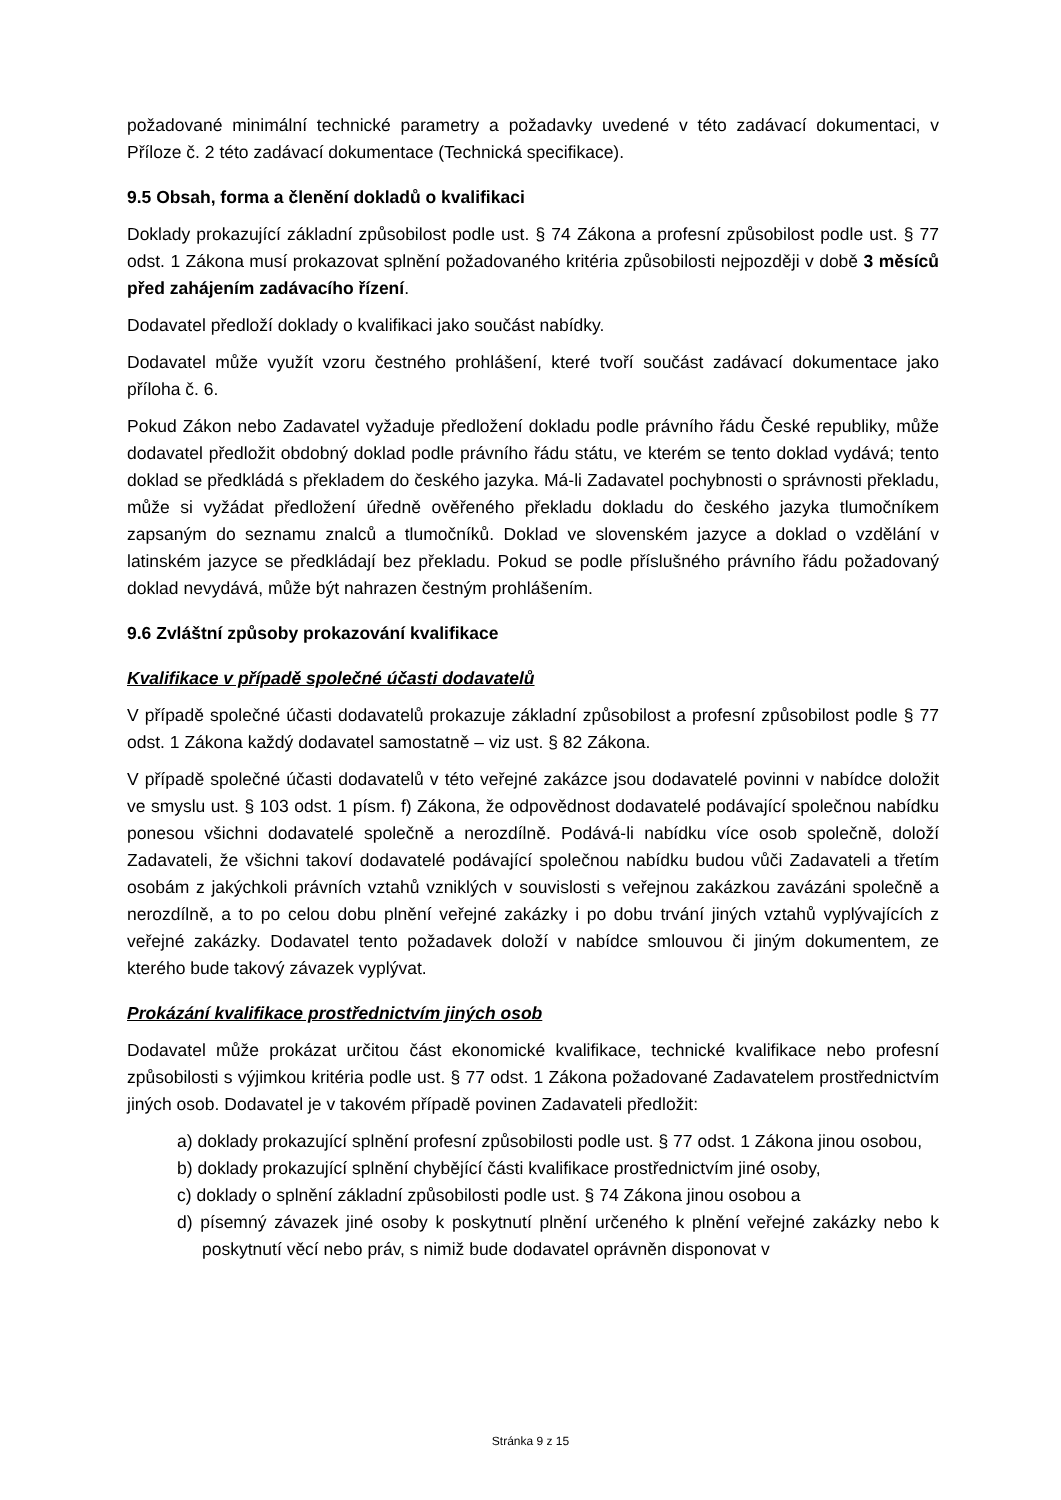požadované minimální technické parametry a požadavky uvedené v této zadávací dokumentaci, v Příloze č. 2 této zadávací dokumentace (Technická specifikace).
9.5 Obsah, forma a členění dokladů o kvalifikaci
Doklady prokazující základní způsobilost podle ust. § 74 Zákona a profesní způsobilost podle ust. § 77 odst. 1 Zákona musí prokazovat splnění požadovaného kritéria způsobilosti nejpozději v době 3 měsíců před zahájením zadávacího řízení.
Dodavatel předloží doklady o kvalifikaci jako součást nabídky.
Dodavatel může využít vzoru čestného prohlášení, které tvoří součást zadávací dokumentace jako příloha č. 6.
Pokud Zákon nebo Zadavatel vyžaduje předložení dokladu podle právního řádu České republiky, může dodavatel předložit obdobný doklad podle právního řádu státu, ve kterém se tento doklad vydává; tento doklad se předkládá s překladem do českého jazyka. Má-li Zadavatel pochybnosti o správnosti překladu, může si vyžádat předložení úředně ověřeného překladu dokladu do českého jazyka tlumočníkem zapsaným do seznamu znalců a tlumočníků. Doklad ve slovenském jazyce a doklad o vzdělání v latinském jazyce se předkládají bez překladu. Pokud se podle příslušného právního řádu požadovaný doklad nevydává, může být nahrazen čestným prohlášením.
9.6 Zvláštní způsoby prokazování kvalifikace
Kvalifikace v případě společné účasti dodavatelů
V případě společné účasti dodavatelů prokazuje základní způsobilost a profesní způsobilost podle § 77 odst. 1 Zákona každý dodavatel samostatně – viz ust. § 82 Zákona.
V případě společné účasti dodavatelů v této veřejné zakázce jsou dodavatelé povinni v nabídce doložit ve smyslu ust. § 103 odst. 1 písm. f) Zákona, že odpovědnost dodavatelé podávající společnou nabídku ponesou všichni dodavatelé společně a nerozdílně. Podává-li nabídku více osob společně, doloží Zadavateli, že všichni takoví dodavatelé podávající společnou nabídku budou vůči Zadavateli a třetím osobám z jakýchkoli právních vztahů vzniklých v souvislosti s veřejnou zakázkou zavázáni společně a nerozdílně, a to po celou dobu plnění veřejné zakázky i po dobu trvání jiných vztahů vyplývajících z veřejné zakázky. Dodavatel tento požadavek doloží v nabídce smlouvou či jiným dokumentem, ze kterého bude takový závazek vyplývat.
Prokázání kvalifikace prostřednictvím jiných osob
Dodavatel může prokázat určitou část ekonomické kvalifikace, technické kvalifikace nebo profesní způsobilosti s výjimkou kritéria podle ust. § 77 odst. 1 Zákona požadované Zadavatelem prostřednictvím jiných osob. Dodavatel je v takovém případě povinen Zadavateli předložit:
a) doklady prokazující splnění profesní způsobilosti podle ust. § 77 odst. 1 Zákona jinou osobou,
b) doklady prokazující splnění chybějící části kvalifikace prostřednictvím jiné osoby,
c) doklady o splnění základní způsobilosti podle ust. § 74 Zákona jinou osobou a
d) písemný závazek jiné osoby k poskytnutí plnění určeného k plnění veřejné zakázky nebo k poskytnutí věcí nebo práv, s nimiž bude dodavatel oprávněn disponovat v
Stránka 9 z 15